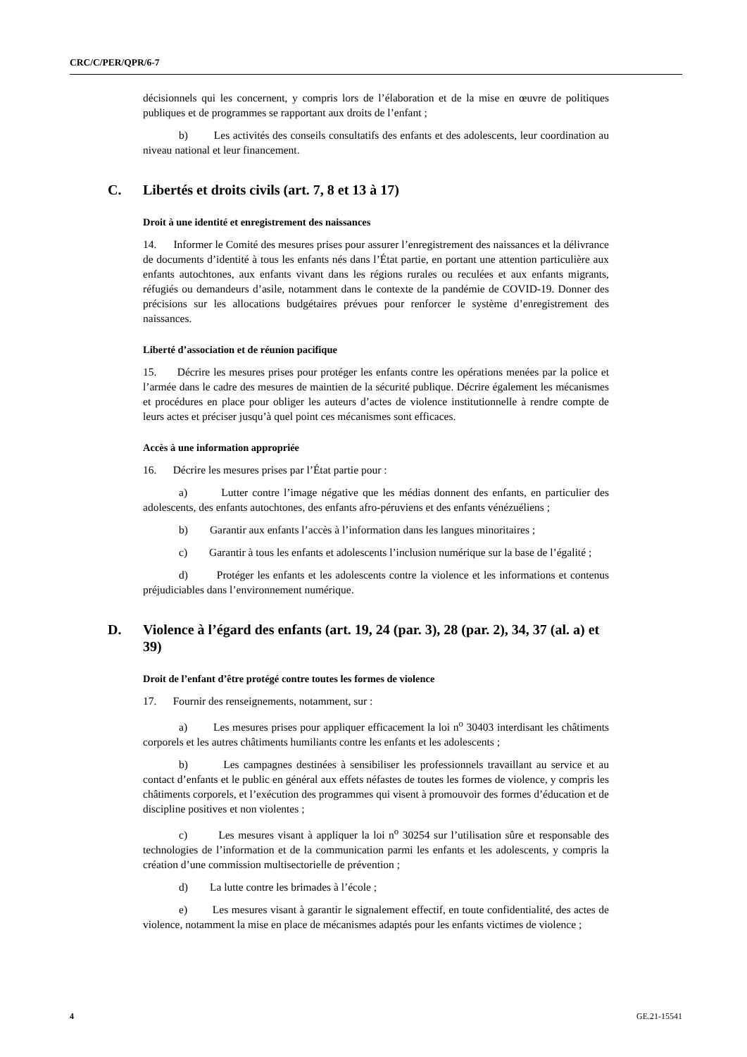CRC/C/PER/QPR/6-7
décisionnels qui les concernent, y compris lors de l’élaboration et de la mise en œuvre de politiques publiques et de programmes se rapportant aux droits de l’enfant ;
b) Les activités des conseils consultatifs des enfants et des adolescents, leur coordination au niveau national et leur financement.
C. Libertés et droits civils (art. 7, 8 et 13 à 17)
Droit à une identité et enregistrement des naissances
14. Informer le Comité des mesures prises pour assurer l’enregistrement des naissances et la délivrance de documents d’identité à tous les enfants nés dans l’État partie, en portant une attention particulière aux enfants autochtones, aux enfants vivant dans les régions rurales ou reculées et aux enfants migrants, réfugiés ou demandeurs d’asile, notamment dans le contexte de la pandémie de COVID-19. Donner des précisions sur les allocations budgétaires prévues pour renforcer le système d’enregistrement des naissances.
Liberté d’association et de réunion pacifique
15. Décrire les mesures prises pour protéger les enfants contre les opérations menées par la police et l’armée dans le cadre des mesures de maintien de la sécurité publique. Décrire également les mécanismes et procédures en place pour obliger les auteurs d’actes de violence institutionnelle à rendre compte de leurs actes et préciser jusqu’à quel point ces mécanismes sont efficaces.
Accès à une information appropriée
16. Décrire les mesures prises par l’État partie pour :
a) Lutter contre l’image négative que les médias donnent des enfants, en particulier des adolescents, des enfants autochtones, des enfants afro-péruviens et des enfants vénézuéliens ;
b) Garantir aux enfants l’accès à l’information dans les langues minoritaires ;
c) Garantir à tous les enfants et adolescents l’inclusion numérique sur la base de l’égalité ;
d) Protéger les enfants et les adolescents contre la violence et les informations et contenus préjudiciables dans l’environnement numérique.
D. Violence à l’égard des enfants (art. 19, 24 (par. 3), 28 (par. 2), 34, 37 (al. a) et 39)
Droit de l’enfant d’être protégé contre toutes les formes de violence
17. Fournir des renseignements, notamment, sur :
a) Les mesures prises pour appliquer efficacement la loi n<sup>o</sup> 30403 interdisant les châtiments corporels et les autres châtiments humiliants contre les enfants et les adolescents ;
b) Les campagnes destinées à sensibiliser les professionnels travaillant au service et au contact d’enfants et le public en général aux effets néfastes de toutes les formes de violence, y compris les châtiments corporels, et l’exécution des programmes qui visent à promouvoir des formes d’éducation et de discipline positives et non violentes ;
c) Les mesures visant à appliquer la loi n<sup>o</sup> 30254 sur l’utilisation sûre et responsable des technologies de l’information et de la communication parmi les enfants et les adolescents, y compris la création d’une commission multisectorielle de prévention ;
d) La lutte contre les brimades à l’école ;
e) Les mesures visant à garantir le signalement effectif, en toute confidentialité, des actes de violence, notamment la mise en place de mécanismes adaptés pour les enfants victimes de violence ;
4 GE.21-15541